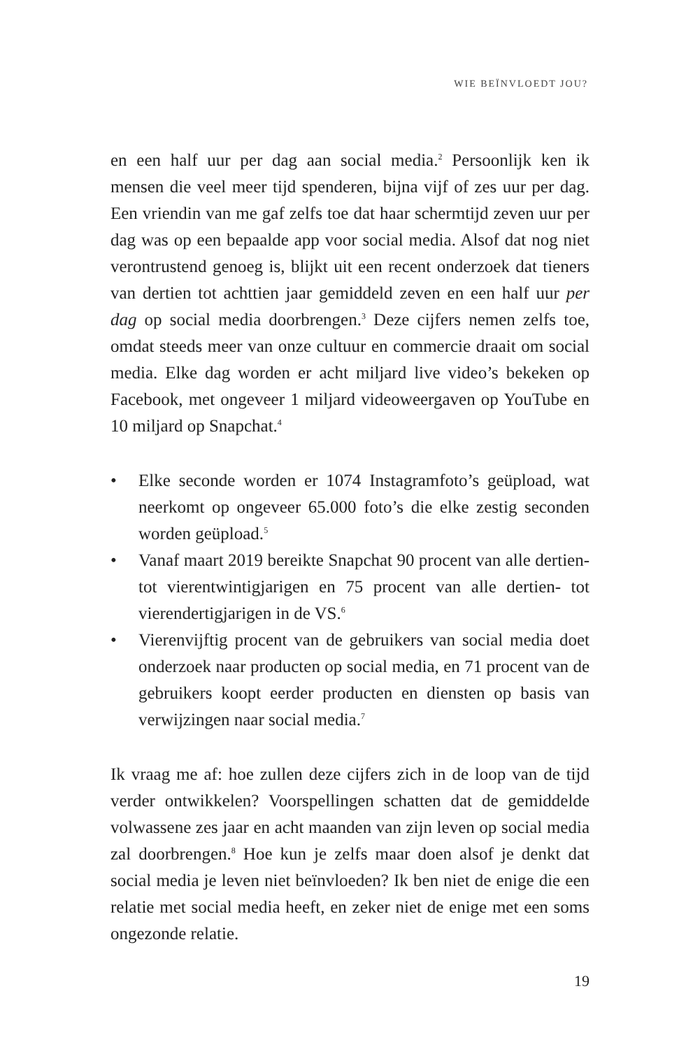WIE BEÏNVLOEDT JOU?
en een half uur per dag aan social media.<sup>2</sup> Persoonlijk ken ik mensen die veel meer tijd spenderen, bijna vijf of zes uur per dag. Een vriendin van me gaf zelfs toe dat haar schermtijd zeven uur per dag was op een bepaalde app voor social media. Alsof dat nog niet verontrustend genoeg is, blijkt uit een recent onderzoek dat tieners van dertien tot achttien jaar gemiddeld zeven en een half uur per dag op social media doorbrengen.<sup>3</sup> Deze cijfers nemen zelfs toe, omdat steeds meer van onze cultuur en commercie draait om social media. Elke dag worden er acht miljard live video’s bekeken op Facebook, met ongeveer 1 miljard videoweergaven op YouTube en 10 miljard op Snapchat.<sup>4</sup>
• Elke seconde worden er 1074 Instagramfoto’s geüpload, wat neerkomt op ongeveer 65.000 foto’s die elke zestig seconden worden geüpload.<sup>5</sup>
• Vanaf maart 2019 bereikte Snapchat 90 procent van alle dertien- tot vierentwintigjarigen en 75 procent van alle dertien- tot vierendertigjarigen in de VS.<sup>6</sup>
• Vierenvijftig procent van de gebruikers van social media doet onderzoek naar producten op social media, en 71 procent van de gebruikers koopt eerder producten en diensten op basis van verwijzingen naar social media.<sup>7</sup>
Ik vraag me af: hoe zullen deze cijfers zich in de loop van de tijd verder ontwikkelen? Voorspellingen schatten dat de gemiddelde volwassene zes jaar en acht maanden van zijn leven op social media zal doorbrengen.<sup>8</sup> Hoe kun je zelfs maar doen alsof je denkt dat social media je leven niet beïnvloeden? Ik ben niet de enige die een relatie met social media heeft, en zeker niet de enige met een soms ongezonde relatie.
19